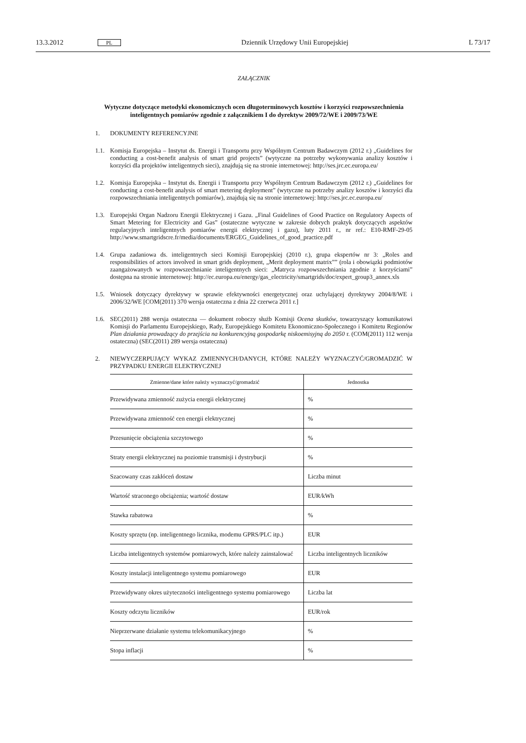13.3.2012 PL Dziennik Urzędowy Unii Europejskiej L 73/17
ZAŁĄCZNIK
Wytyczne dotyczące metodyki ekonomicznych ocen długoterminowych kosztów i korzyści rozpowszechnienia inteligentnych pomiarów zgodnie z załącznikiem I do dyrektyw 2009/72/WE i 2009/73/WE
1. DOKUMENTY REFERENCYJNE
1.1. Komisja Europejska – Instytut ds. Energii i Transportu przy Wspólnym Centrum Badawczym (2012 r.) „Guidelines for conducting a cost-benefit analysis of smart grid projects” (wytyczne na potrzeby wykonywania analizy kosztów i korzyści dla projektów inteligentnych sieci), znajdują się na stronie internetowej: http://ses.jrc.ec.europa.eu/
1.2. Komisja Europejska – Instytut ds. Energii i Transportu przy Wspólnym Centrum Badawczym (2012 r.) „Guidelines for conducting a cost-benefit analysis of smart metering deployment” (wytyczne na potrzeby analizy kosztów i korzyści dla rozpowszechniania inteligentnych pomiarów), znajdują się na stronie internetowej: http://ses.jrc.ec.europa.eu/
1.3. Europejski Organ Nadzoru Energii Elektrycznej i Gazu. „Final Guidelines of Good Practice on Regulatory Aspects of Smart Metering for Electricity and Gas” (ostateczne wytyczne w zakresie dobrych praktyk dotyczących aspektów regulacyjnych inteligentnych pomiarów energii elektrycznej i gazu), luty 2011 r., nr ref.: E10-RMF-29-05 http://www.smartgridscre.fr/media/documents/ERGEG_Guidelines_of_good_practice.pdf
1.4. Grupa zadaniowa ds. inteligentnych sieci Komisji Europejskiej (2010 r.), grupa ekspertów nr 3: „Roles and responsibilities of actors involved in smart grids deployment, „Merit deployment matrix”” (rola i obowiązki podmiotów zaangażowanych w rozpowszechnianie inteligentnych sieci: „Matryca rozpowszechniania zgodnie z korzyściami” dostępna na stronie internetowej: http://ec.europa.eu/energy/gas_electricity/smartgrids/doc/expert_group3_annex.xls
1.5. Wniosek dotyczący dyrektywy w sprawie efektywności energetycznej oraz uchylającej dyrektywy 2004/8/WE i 2006/32/WE [COM(2011) 370 wersja ostateczna z dnia 22 czerwca 2011 r.]
1.6. SEC(2011) 288 wersja ostateczna — dokument roboczy służb Komisji Ocena skutków, towarzyszący komunikatowi Komisji do Parlamentu Europejskiego, Rady, Europejskiego Komitetu Ekonomiczno-Społecznego i Komitetu Regionów Plan działania prowadzący do przejścia na konkurencyjną gospodarkę niskoemisyjną do 2050 r. (COM(2011) 112 wersja ostateczna) (SEC(2011) 289 wersja ostateczna)
2. NIEWYCZERPUJĄCY WYKAZ ZMIENNYCH/DANYCH, KTÓRE NALEŻY WYZNACZYĆ/GROMADZIĆ W PRZYPADKU ENERGII ELEKTRYCZNEJ
| Zmienne/dane które należy wyznaczyć/gromadzić | Jednostka |
| --- | --- |
| Przewidywana zmienność zużycia energii elektrycznej | % |
| Przewidywana zmienność cen energii elektrycznej | % |
| Przesunięcie obciążenia szczytowego | % |
| Straty energii elektrycznej na poziomie transmisji i dystrybucji | % |
| Szacowany czas zakłóceń dostaw | Liczba minut |
| Wartość straconego obciążenia; wartość dostaw | EUR/kWh |
| Stawka rabatowa | % |
| Koszty sprzętu (np. inteligentnego licznika, modemu GPRS/PLC itp.) | EUR |
| Liczba inteligentnych systemów pomiarowych, które należy zainstalować | Liczba inteligentnych liczników |
| Koszty instalacji inteligentnego systemu pomiarowego | EUR |
| Przewidywany okres użyteczności inteligentnego systemu pomiarowego | Liczba lat |
| Koszty odczytu liczników | EUR/rok |
| Nieprzerwane działanie systemu telekomunikacyjnego | % |
| Stopa inflacji | % |